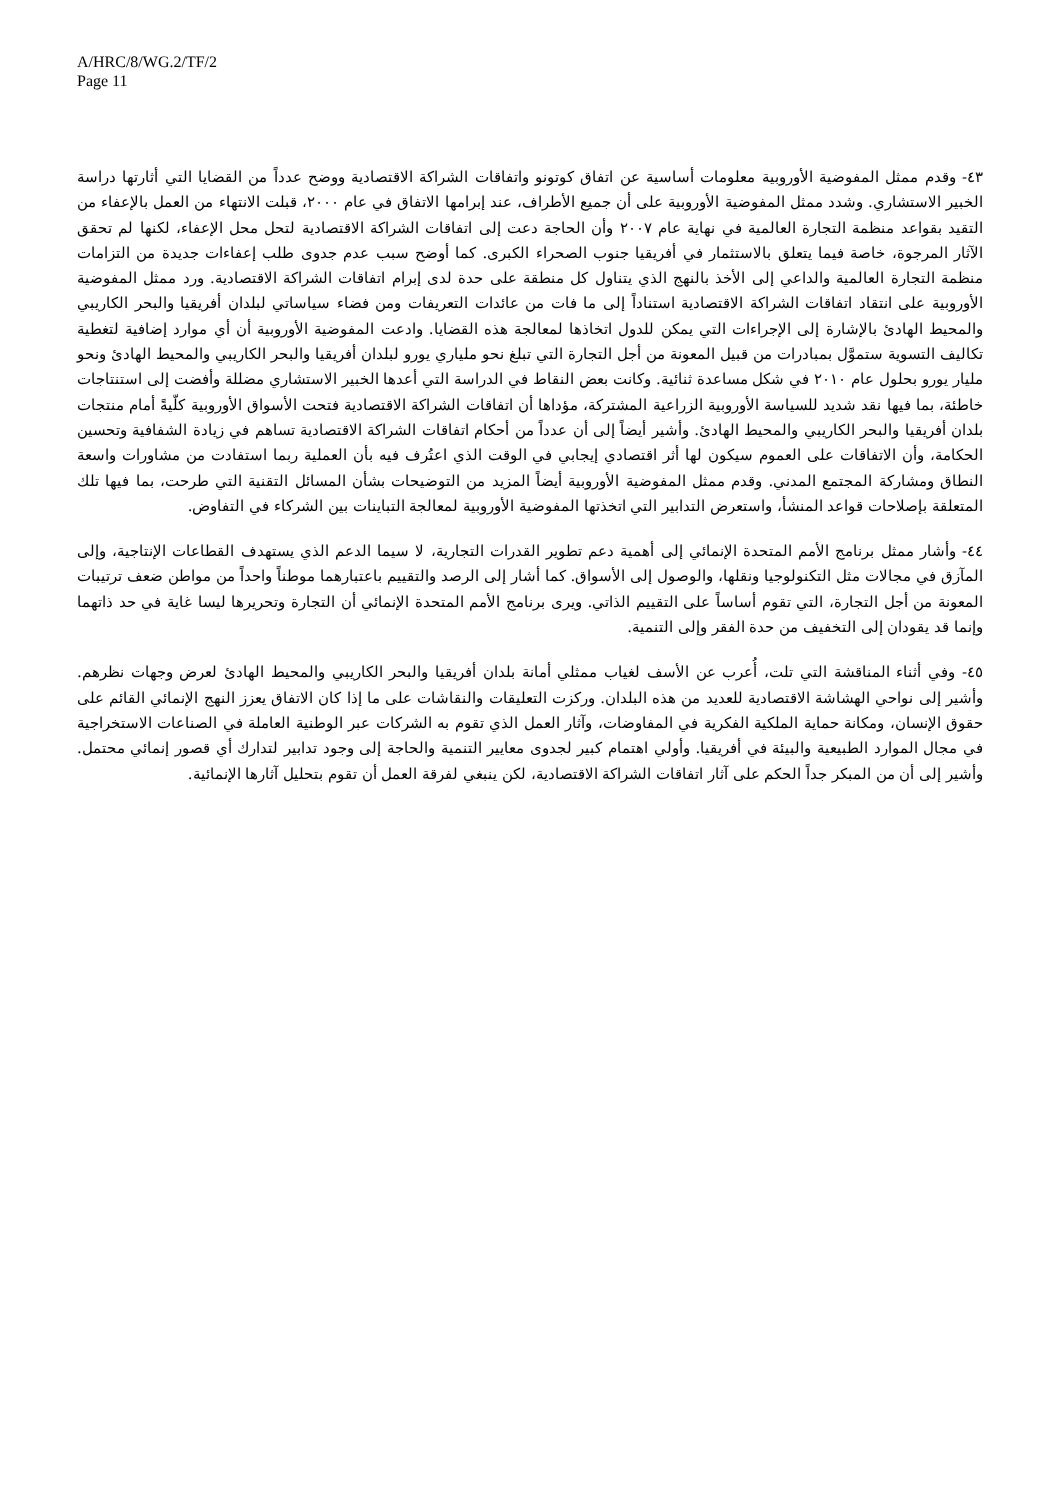A/HRC/8/WG.2/TF/2
Page 11
٤٣- وقدم ممثل المفوضية الأوروبية معلومات أساسية عن اتفاق كوتونو واتفاقات الشراكة الاقتصادية ووضح عدداً من القضايا التي أثارتها دراسة الخبير الاستشاري. وشدد ممثل المفوضية الأوروبية على أن جميع الأطراف، عند إبرامها الاتفاق في عام ٢٠٠٠، قبلت الانتهاء من العمل بالإعفاء من التقيد بقواعد منظمة التجارة العالمية في نهاية عام ٢٠٠٧ وأن الحاجة دعت إلى اتفاقات الشراكة الاقتصادية لتحل محل الإعفاء، لكنها لم تحقق الآثار المرجوة، خاصة فيما يتعلق بالاستثمار في أفريقيا جنوب الصحراء الكبرى. كما أوضح سبب عدم جدوى طلب إعفاءات جديدة من التزامات منظمة التجارة العالمية والداعي إلى الأخذ بالنهج الذي يتناول كل منطقة على حدة لدى إبرام اتفاقات الشراكة الاقتصادية. ورد ممثل المفوضية الأوروبية على انتقاد اتفاقات الشراكة الاقتصادية استناداً إلى ما فات من عائدات التعريفات ومن فضاء سياساتي لبلدان أفريقيا والبحر الكاريبي والمحيط الهادئ بالإشارة إلى الإجراءات التي يمكن للدول اتخاذها لمعالجة هذه القضايا. وادعت المفوضية الأوروبية أن أي موارد إضافية لتغطية تكاليف التسوية ستموَّل بمبادرات من قبيل المعونة من أجل التجارة التي تبلغ نحو ملياري يورو لبلدان أفريقيا والبحر الكاريبي والمحيط الهادئ ونحو مليار يورو بحلول عام ٢٠١٠ في شكل مساعدة ثنائية. وكانت بعض النقاط في الدراسة التي أعدها الخبير الاستشاري مضللة وأفضت إلى استنتاجات خاطئة، بما فيها نقد شديد للسياسة الأوروبية الزراعية المشتركة، مؤداها أن اتفاقات الشراكة الاقتصادية فتحت الأسواق الأوروبية كلّيةً أمام منتجات بلدان أفريقيا والبحر الكاريبي والمحيط الهادئ. وأشير أيضاً إلى أن عدداً من أحكام اتفاقات الشراكة الاقتصادية تساهم في زيادة الشفافية وتحسين الحكامة، وأن الاتفاقات على العموم سيكون لها أثر اقتصادي إيجابي في الوقت الذي اعتُرف فيه بأن العملية ربما استفادت من مشاورات واسعة النطاق ومشاركة المجتمع المدني. وقدم ممثل المفوضية الأوروبية أيضاً المزيد من التوضيحات بشأن المسائل التقنية التي طرحت، بما فيها تلك المتعلقة بإصلاحات قواعد المنشأ، واستعرض التدابير التي اتخذتها المفوضية الأوروبية لمعالجة التباينات بين الشركاء في التفاوض.
٤٤- وأشار ممثل برنامج الأمم المتحدة الإنمائي إلى أهمية دعم تطوير القدرات التجارية، لا سيما الدعم الذي يستهدف القطاعات الإنتاجية، وإلى المآزق في مجالات مثل التكنولوجيا ونقلها، والوصول إلى الأسواق. كما أشار إلى الرصد والتقييم باعتبارهما موطناً واحداً من مواطن ضعف ترتيبات المعونة من أجل التجارة، التي تقوم أساساً على التقييم الذاتي. ويرى برنامج الأمم المتحدة الإنمائي أن التجارة وتحريرها ليسا غاية في حد ذاتهما وإنما قد يقودان إلى التخفيف من حدة الفقر وإلى التنمية.
٤٥- وفي أثناء المناقشة التي تلت، أُعرب عن الأسف لغياب ممثلي أمانة بلدان أفريقيا والبحر الكاريبي والمحيط الهادئ لعرض وجهات نظرهم. وأشير إلى نواحي الهشاشة الاقتصادية للعديد من هذه البلدان. وركزت التعليقات والنقاشات على ما إذا كان الاتفاق يعزز النهج الإنمائي القائم على حقوق الإنسان، ومكانة حماية الملكية الفكرية في المفاوضات، وآثار العمل الذي تقوم به الشركات عبر الوطنية العاملة في الصناعات الاستخراجية في مجال الموارد الطبيعية والبيئة في أفريقيا. وأولي اهتمام كبير لجدوى معايير التنمية والحاجة إلى وجود تدابير لتدارك أي قصور إنمائي محتمل. وأشير إلى أن من المبكر جداً الحكم على آثار اتفاقات الشراكة الاقتصادية، لكن ينبغي لفرقة العمل أن تقوم بتحليل آثارها الإنمائية.